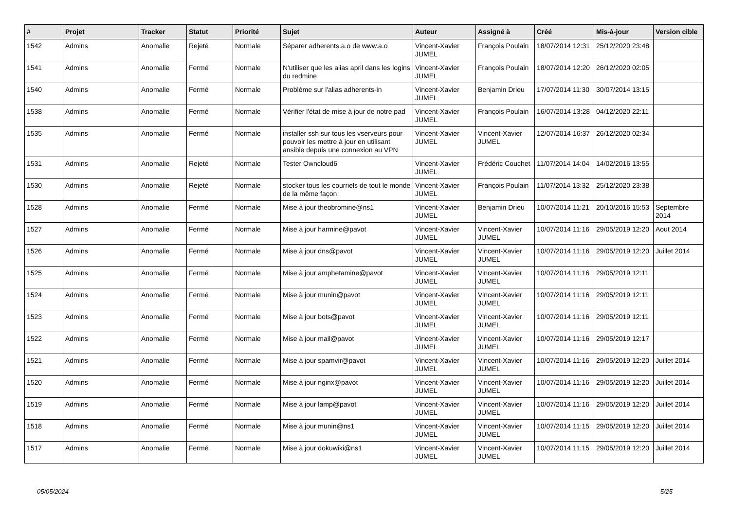| # | Projet | Tracker | Statut | Priorité | Sujet | Auteur | Assigné à | Créé | Mis-à-jour | Version cible |
| --- | --- | --- | --- | --- | --- | --- | --- | --- | --- | --- |
| 1542 | Admins | Anomalie | Rejeté | Normale | Séparer adherents.a.o de www.a.o | Vincent-Xavier JUMEL | François Poulain | 18/07/2014 12:31 | 25/12/2020 23:48 | |
| 1541 | Admins | Anomalie | Fermé | Normale | N'utiliser que les alias april dans les logins du redmine | Vincent-Xavier JUMEL | François Poulain | 18/07/2014 12:20 | 26/12/2020 02:05 | |
| 1540 | Admins | Anomalie | Fermé | Normale | Problème sur l'alias adherents-in | Vincent-Xavier JUMEL | Benjamin Drieu | 17/07/2014 11:30 | 30/07/2014 13:15 | |
| 1538 | Admins | Anomalie | Fermé | Normale | Vérifier l'état de mise à jour de notre pad | Vincent-Xavier JUMEL | François Poulain | 16/07/2014 13:28 | 04/12/2020 22:11 | |
| 1535 | Admins | Anomalie | Fermé | Normale | installer ssh sur tous les vserveurs pour pouvoir les mettre à jour en utilisant ansible depuis une connexion au VPN | Vincent-Xavier JUMEL | Vincent-Xavier JUMEL | 12/07/2014 16:37 | 26/12/2020 02:34 | |
| 1531 | Admins | Anomalie | Rejeté | Normale | Tester Owncloud6 | Vincent-Xavier JUMEL | Frédéric Couchet | 11/07/2014 14:04 | 14/02/2016 13:55 | |
| 1530 | Admins | Anomalie | Rejeté | Normale | stocker tous les courriels de tout le monde de la même façon | Vincent-Xavier JUMEL | François Poulain | 11/07/2014 13:32 | 25/12/2020 23:38 | |
| 1528 | Admins | Anomalie | Fermé | Normale | Mise à jour theobromine@ns1 | Vincent-Xavier JUMEL | Benjamin Drieu | 10/07/2014 11:21 | 20/10/2016 15:53 | Septembre 2014 |
| 1527 | Admins | Anomalie | Fermé | Normale | Mise à jour harmine@pavot | Vincent-Xavier JUMEL | Vincent-Xavier JUMEL | 10/07/2014 11:16 | 29/05/2019 12:20 | Aout 2014 |
| 1526 | Admins | Anomalie | Fermé | Normale | Mise à jour dns@pavot | Vincent-Xavier JUMEL | Vincent-Xavier JUMEL | 10/07/2014 11:16 | 29/05/2019 12:20 | Juillet 2014 |
| 1525 | Admins | Anomalie | Fermé | Normale | Mise à jour amphetamine@pavot | Vincent-Xavier JUMEL | Vincent-Xavier JUMEL | 10/07/2014 11:16 | 29/05/2019 12:11 | |
| 1524 | Admins | Anomalie | Fermé | Normale | Mise à jour munin@pavot | Vincent-Xavier JUMEL | Vincent-Xavier JUMEL | 10/07/2014 11:16 | 29/05/2019 12:11 | |
| 1523 | Admins | Anomalie | Fermé | Normale | Mise à jour bots@pavot | Vincent-Xavier JUMEL | Vincent-Xavier JUMEL | 10/07/2014 11:16 | 29/05/2019 12:11 | |
| 1522 | Admins | Anomalie | Fermé | Normale | Mise à jour mail@pavot | Vincent-Xavier JUMEL | Vincent-Xavier JUMEL | 10/07/2014 11:16 | 29/05/2019 12:17 | |
| 1521 | Admins | Anomalie | Fermé | Normale | Mise à jour spamvir@pavot | Vincent-Xavier JUMEL | Vincent-Xavier JUMEL | 10/07/2014 11:16 | 29/05/2019 12:20 | Juillet 2014 |
| 1520 | Admins | Anomalie | Fermé | Normale | Mise à jour nginx@pavot | Vincent-Xavier JUMEL | Vincent-Xavier JUMEL | 10/07/2014 11:16 | 29/05/2019 12:20 | Juillet 2014 |
| 1519 | Admins | Anomalie | Fermé | Normale | Mise à jour lamp@pavot | Vincent-Xavier JUMEL | Vincent-Xavier JUMEL | 10/07/2014 11:16 | 29/05/2019 12:20 | Juillet 2014 |
| 1518 | Admins | Anomalie | Fermé | Normale | Mise à jour munin@ns1 | Vincent-Xavier JUMEL | Vincent-Xavier JUMEL | 10/07/2014 11:15 | 29/05/2019 12:20 | Juillet 2014 |
| 1517 | Admins | Anomalie | Fermé | Normale | Mise à jour dokuwiki@ns1 | Vincent-Xavier JUMEL | Vincent-Xavier JUMEL | 10/07/2014 11:15 | 29/05/2019 12:20 | Juillet 2014 |
05/05/2024 5/25